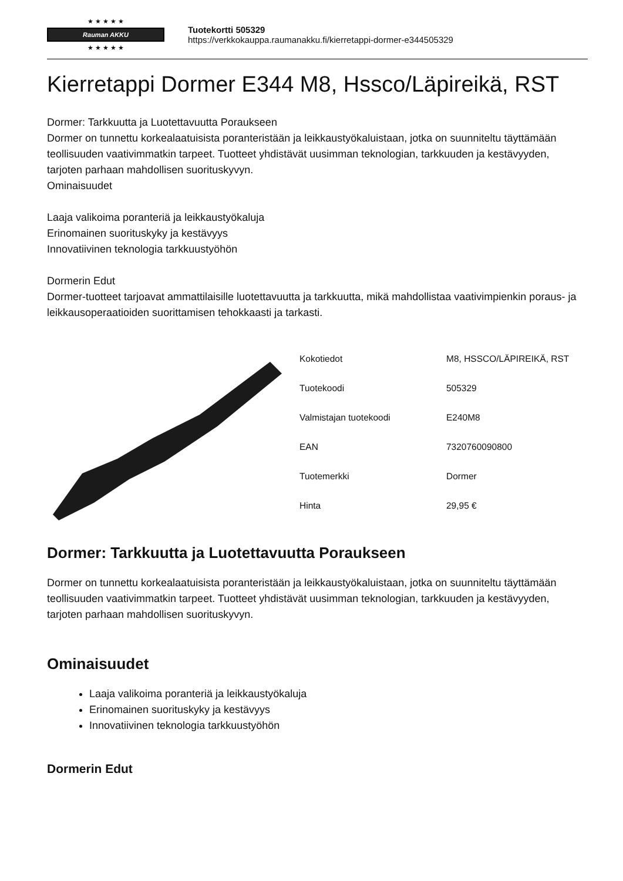★ ★ ★ ★ ★
Rauman AKKU
★ ★ ★ ★ ★
Tuotekortti 505329
https://verkkokauppa.raumanakku.fi/kierretappi-dormer-e344505329
Kierretappi Dormer E344 M8, Hssco/Läpireikä, RST
Dormer: Tarkkuutta ja Luotettavuutta Poraukseen
Dormer on tunnettu korkealaatuisista poranteristään ja leikkaustyökaluistaan, jotka on suunniteltu täyttämään teollisuuden vaativimmatkin tarpeet. Tuotteet yhdistävät uusimman teknologian, tarkkuuden ja kestävyyden, tarjoten parhaan mahdollisen suorituskyvyn.
Ominaisuudet
Laaja valikoima poranteriä ja leikkaustyökaluja
Erinomainen suorituskyky ja kestävyys
Innovatiivinen teknologia tarkkuustyöhön
Dormerin Edut
Dormer-tuotteet tarjoavat ammattilaisille luotettavuutta ja tarkkuutta, mikä mahdollistaa vaativimpienkin poraus- ja leikkausoperaatioiden suorittamisen tehokkaasti ja tarkasti.
| Kokotiedot | M8, HSSCO/LÄPIREIKÄ, RST |
| Tuotekoodi | 505329 |
| Valmistajan tuotekoodi | E240M8 |
| EAN | 7320760090800 |
| Tuotemerkki | Dormer |
| Hinta | 29,95 € |
Dormer: Tarkkuutta ja Luotettavuutta Poraukseen
Dormer on tunnettu korkealaatuisista poranteristään ja leikkaustyökaluistaan, jotka on suunniteltu täyttämään teollisuuden vaativimmatkin tarpeet. Tuotteet yhdistävät uusimman teknologian, tarkkuuden ja kestävyyden, tarjoten parhaan mahdollisen suorituskyvyn.
Ominaisuudet
Laaja valikoima poranteriä ja leikkaustyökaluja
Erinomainen suorituskyky ja kestävyys
Innovatiivinen teknologia tarkkuustyöhön
Dormerin Edut